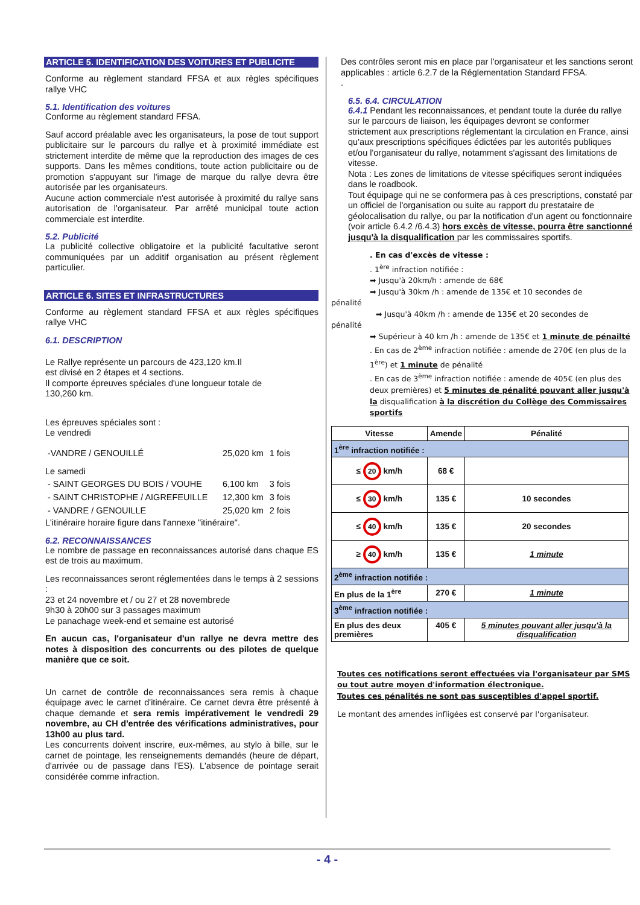ARTICLE 5. IDENTIFICATION DES VOITURES ET PUBLICITE
Conforme au règlement standard FFSA et aux règles spécifiques rallye VHC
5.1. Identification des voitures
Conforme au règlement standard FFSA.
Sauf accord préalable avec les organisateurs, la pose de tout support publicitaire sur le parcours du rallye et à proximité immédiate est strictement interdite de même que la reproduction des images de ces supports. Dans les mêmes conditions, toute action publicitaire ou de promotion s'appuyant sur l'image de marque du rallye devra être autorisée par les organisateurs.
Aucune action commerciale n'est autorisée à proximité du rallye sans autorisation de l'organisateur. Par arrêté municipal toute action commerciale est interdite.
5.2. Publicité
La publicité collective obligatoire et la publicité facultative seront communiquées par un additif organisation au présent règlement particulier.
ARTICLE 6. SITES ET INFRASTRUCTURES
Conforme au règlement standard FFSA et aux règles spécifiques rallye VHC
6.1. DESCRIPTION
Le Rallye représente un parcours de 423,120 km.Il
est divisé en 2 étapes et 4 sections.
Il comporte épreuves spéciales d'une longueur totale de
130,260 km.
Les épreuves spéciales sont :
Le vendredi
| -VANDRE / GENOUILLÉ | 25,020 km | 1 fois |
Le samedi
| - SAINT GEORGES DU BOIS / VOUHE | 6,100 km | 3 fois |
| - SAINT CHRISTOPHE / AIGREFEUILLE | 12,300 km | 3 fois |
| - VANDRE / GENOUILLE | 25,020 km | 2 fois |
L'itinéraire horaire figure dans l'annexe "itinéraire".
6.2. RECONNAISSANCES
Le nombre de passage en reconnaissances autorisé dans chaque ES est de trois au maximum.
Les reconnaissances seront réglementées dans le temps à 2 sessions :
23 et 24 novembre et / ou 27 et 28 novembrede
9h30 à 20h00 sur 3 passages maximum
Le panachage week-end et semaine est autorisé
En aucun cas, l'organisateur d'un rallye ne devra mettre des notes à disposition des concurrents ou des pilotes de quelque manière que ce soit.
Un carnet de contrôle de reconnaissances sera remis à chaque équipage avec le carnet d'itinéraire. Ce carnet devra être présenté à chaque demande et sera remis impérativement le vendredi 29 novembre, au CH d'entrée des vérifications administratives, pour 13h00 au plus tard.
Les concurrents doivent inscrire, eux-mêmes, au stylo à bille, sur le carnet de pointage, les renseignements demandés (heure de départ, d'arrivée ou de passage dans l'ES). L'absence de pointage serait considérée comme infraction.
Des contrôles seront mis en place par l'organisateur et les sanctions seront applicables : article 6.2.7 de la Réglementation Standard FFSA.
.
6.5. 6.4. CIRCULATION
6.4.1 Pendant les reconnaissances, et pendant toute la durée du rallye sur le parcours de liaison, les équipages devront se conformer strictement aux prescriptions réglementant la circulation en France, ainsi qu'aux prescriptions spécifiques édictées par les autorités publiques et/ou l'organisateur du rallye, notamment s'agissant des limitations de vitesse.
Nota : Les zones de limitations de vitesse spécifiques seront indiquées dans le roadbook.
Tout équipage qui ne se conformera pas à ces prescriptions, constaté par un officiel de l'organisation ou suite au rapport du prestataire de géolocalisation du rallye, ou par la notification d'un agent ou fonctionnaire (voir article 6.4.2 /6.4.3) hors excès de vitesse, pourra être sanctionné jusqu'à la disqualification par les commissaires sportifs.
. En cas d'excès de vitesse :
. 1<sup>ère</sup> infraction notifiée :
➡ Jusqu'à 20km/h : amende de 68€
➡ Jusqu'à 30km /h : amende de 135€ et 10 secondes de
pénalité
➡ Jusqu'à 40km /h : amende de 135€ et 20 secondes de
pénalité
➡ Supérieur à 40 km /h : amende de 135€ et 1 minute de pénailté
. En cas de 2<sup>ème</sup> infraction notifiée : amende de 270€ (en plus de la 1<sup>ère</sup>) et 1 minute de pénalité
. En cas de 3<sup>ème</sup> infraction notifiée : amende de 405€ (en plus des deux premières) et 5 minutes de pénalité pouvant aller jusqu'à la disqualification à la discrétion du Collège des Commissaires sportifs
| Vitesse | Amende | Pénalité |
| --- | --- | --- |
| 1<sup>ère</sup> infraction notifiée : | | |
| ≤ 20 km/h | 68 € | |
| ≤ 30 km/h | 135 € | 10 secondes |
| ≤ 40 km/h | 135 € | 20 secondes |
| ≥ 40 km/h | 135 € | 1 minute |
| 2<sup>ème</sup> infraction notifiée : | | |
| En plus de la 1<sup>ère</sup> | 270 € | 1 minute |
| 3<sup>ème</sup> infraction notifiée : | | |
| En plus des deux premières | 405 € | 5 minutes pouvant aller jusqu'à la disqualification |
Toutes ces notifications seront effectuées via l'organisateur par SMS ou tout autre moyen d'information électronique.
Toutes ces pénalités ne sont pas susceptibles d'appel sportif.
Le montant des amendes infligées est conservé par l'organisateur.
- 4 -